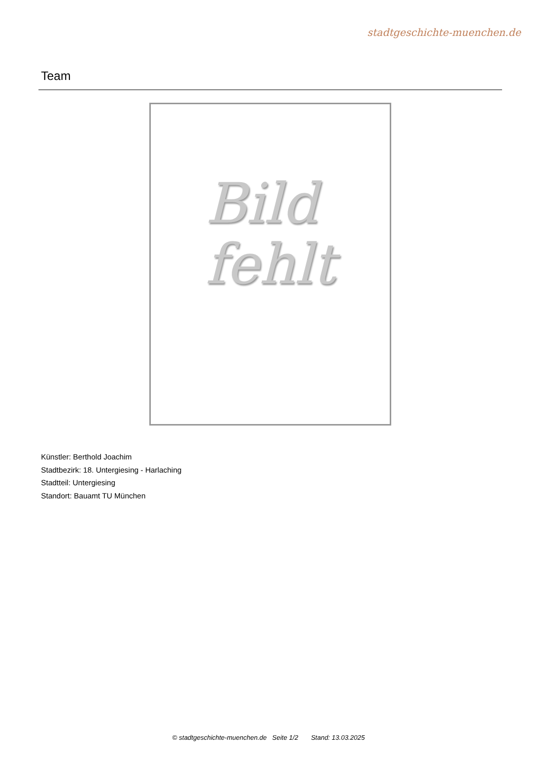stadtgeschichte-muenchen.de
Team
Bild
fehlt
Künstler: Berthold Joachim
Stadtbezirk: 18. Untergiesing - Harlaching
Stadtteil: Untergiesing
Standort: Bauamt TU München
© stadtgeschichte-muenchen.de Seite 1/2 Stand: 13.03.2025